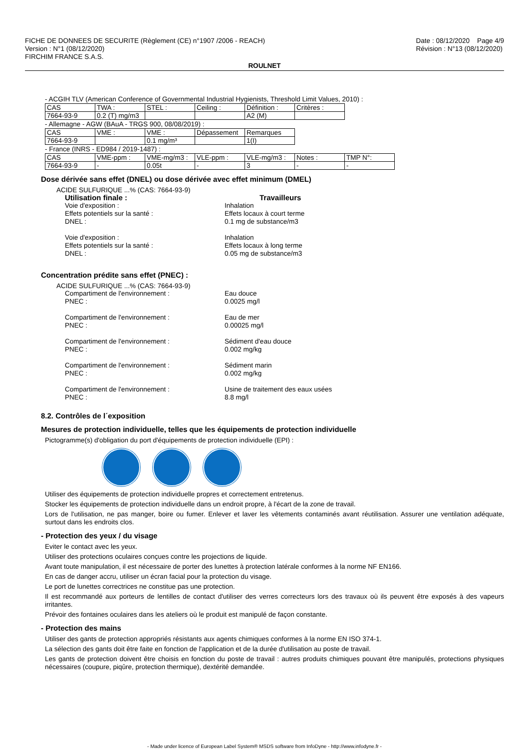FICHE DE DONNEES DE SECURITE (Règlement (CE) n°1907 /2006 - REACH)
Version : N°1 (08/12/2020)
FIRCHIM FRANCE S.A.S.
Date : 08/12/2020 Page 4/9
Révision : N°13 (08/12/2020)
ROULNET
- ACGIH TLV (American Conference of Governmental Industrial Hygienists, Threshold Limit Values, 2010) :
| CAS | TWA : | STEL : | Ceiling : | Définition : | Critères : |
| 7664-93-9 | 0.2 (T) mg/m3 | | | A2 (M) | |
- Allemagne - AGW (BAuA - TRGS 900, 08/08/2019) :
| CAS | VME : | VME : | Dépassement | Remarques |
| 7664-93-9 | | 0.1 mg/m³ | | 1(I) |
- France (INRS - ED984 / 2019-1487) :
| CAS | VME-ppm : | VME-mg/m3 : | VLE-ppm : | VLE-mg/m3 : | Notes : | TMP N°: |
| 7664-93-9 | - | 0.05t | - | 3 | - | - |
Dose dérivée sans effet (DNEL) ou dose dérivée avec effet minimum (DMEL)
ACIDE SULFURIQUE ...% (CAS: 7664-93-9)
Utilisation finale : Travailleurs
Voie d'exposition : Inhalation
Effets potentiels sur la santé : Effets locaux à court terme
DNEL : 0.1 mg de substance/m3
Voie d'exposition : Inhalation
Effets potentiels sur la santé : Effets locaux à long terme
DNEL : 0.05 mg de substance/m3
Concentration prédite sans effet (PNEC) :
ACIDE SULFURIQUE ...% (CAS: 7664-93-9)
Compartiment de l'environnement : Eau douce
PNEC : 0.0025 mg/l
Compartiment de l'environnement : Eau de mer
PNEC : 0.00025 mg/l
Compartiment de l'environnement : Sédiment d'eau douce
PNEC : 0.002 mg/kg
Compartiment de l'environnement : Sédiment marin
PNEC : 0.002 mg/kg
Compartiment de l'environnement : Usine de traitement des eaux usées
PNEC : 8.8 mg/l
8.2. Contrôles de l´exposition
Mesures de protection individuelle, telles que les équipements de protection individuelle
Pictogramme(s) d'obligation du port d'équipements de protection individuelle (EPI) :
Utiliser des équipements de protection individuelle propres et correctement entretenus.
Stocker les équipements de protection individuelle dans un endroit propre, à l'écart de la zone de travail.
Lors de l'utilisation, ne pas manger, boire ou fumer. Enlever et laver les vêtements contaminés avant réutilisation. Assurer une ventilation adéquate, surtout dans les endroits clos.
- Protection des yeux / du visage
Eviter le contact avec les yeux.
Utiliser des protections oculaires conçues contre les projections de liquide.
Avant toute manipulation, il est nécessaire de porter des lunettes à protection latérale conformes à la norme NF EN166.
En cas de danger accru, utiliser un écran facial pour la protection du visage.
Le port de lunettes correctrices ne constitue pas une protection.
Il est recommandé aux porteurs de lentilles de contact d'utiliser des verres correcteurs lors des travaux où ils peuvent être exposés à des vapeurs irritantes.
Prévoir des fontaines oculaires dans les ateliers où le produit est manipulé de façon constante.
- Protection des mains
Utiliser des gants de protection appropriés résistants aux agents chimiques conformes à la norme EN ISO 374-1.
La sélection des gants doit être faite en fonction de l'application et de la durée d'utilisation au poste de travail.
Les gants de protection doivent être choisis en fonction du poste de travail : autres produits chimiques pouvant être manipulés, protections physiques nécessaires (coupure, piqûre, protection thermique), dextérité demandée.
- Made under licence of European Label System® MSDS software from InfoDyne - http://www.infodyne.fr -